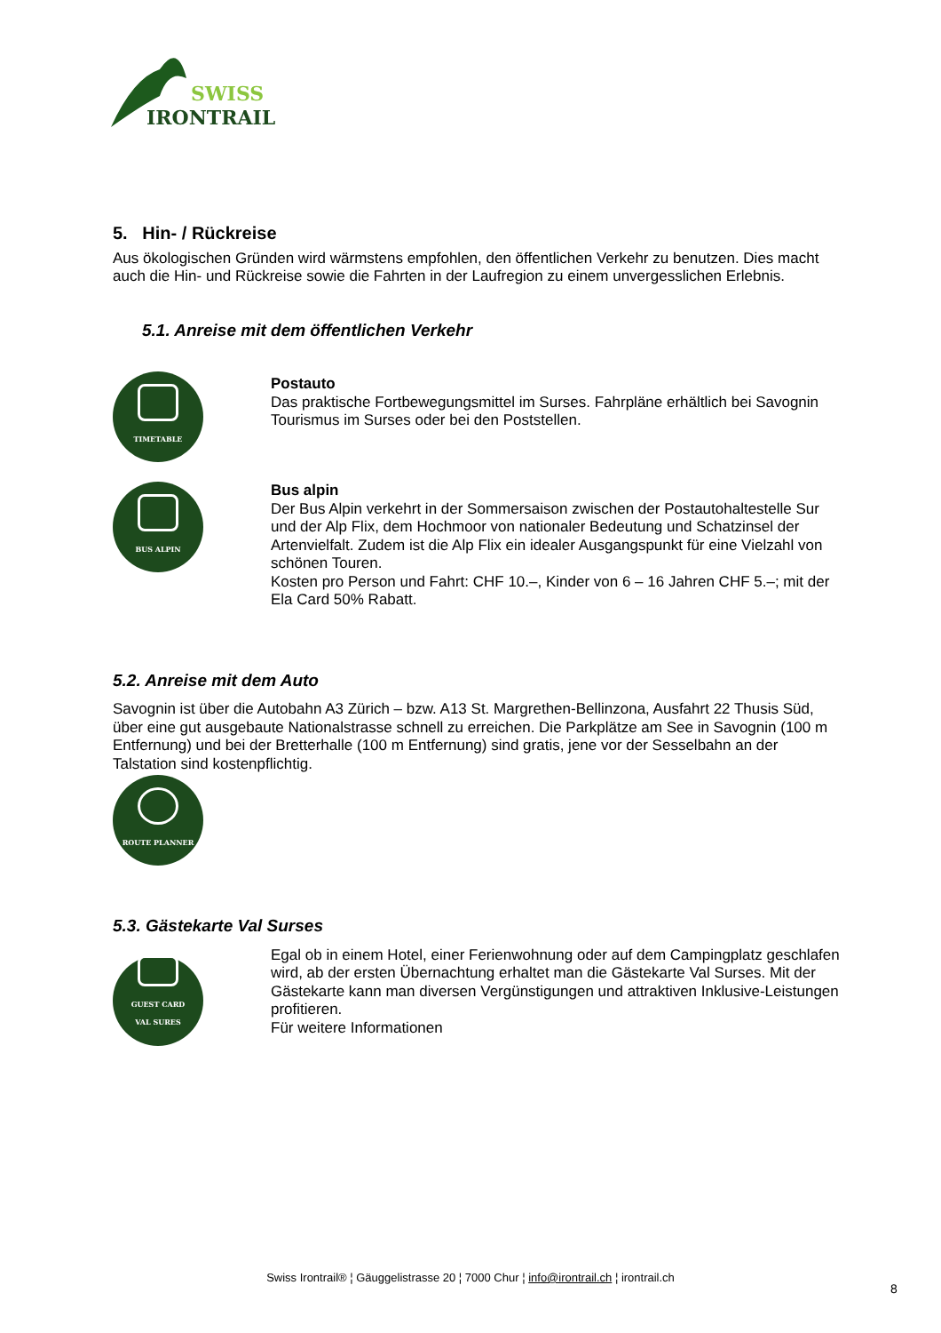SWISS
IRONTRAIL
5. Hin- / Rückreise
Aus ökologischen Gründen wird wärmstens empfohlen, den öffentlichen Verkehr zu benutzen. Dies macht auch die Hin- und Rückreise sowie die Fahrten in der Laufregion zu einem unvergesslichen Erlebnis.
5.1. Anreise mit dem öffentlichen Verkehr
TIMETABLE
Postauto
Das praktische Fortbewegungsmittel im Surses. Fahrpläne erhältlich bei Savognin Tourismus im Surses oder bei den Poststellen.
BUS ALPIN
Bus alpin
Der Bus Alpin verkehrt in der Sommersaison zwischen der Postautohaltestelle Sur und der Alp Flix, dem Hochmoor von nationaler Bedeutung und Schatzinsel der Artenvielfalt. Zudem ist die Alp Flix ein idealer Ausgangspunkt für eine Vielzahl von schönen Touren.
Kosten pro Person und Fahrt: CHF 10.–, Kinder von 6 – 16 Jahren CHF 5.–; mit der Ela Card 50% Rabatt.
5.2. Anreise mit dem Auto
Savognin ist über die Autobahn A3 Zürich – bzw. A13 St. Margrethen-Bellinzona, Ausfahrt 22 Thusis Süd, über eine gut ausgebaute Nationalstrasse schnell zu erreichen. Die Parkplätze am See in Savognin (100 m Entfernung) und bei der Bretterhalle (100 m Entfernung) sind gratis, jene vor der Sesselbahn an der Talstation sind kostenpflichtig.
ROUTE PLANNER
5.3. Gästekarte Val Surses
GUEST CARD
VAL SURES
Egal ob in einem Hotel, einer Ferienwohnung oder auf dem Campingplatz geschlafen wird, ab der ersten Übernachtung erhaltet man die Gästekarte Val Surses. Mit der Gästekarte kann man diversen Vergünstigungen und attraktiven Inklusive-Leistungen profitieren.
Für weitere Informationen
Swiss Irontrail® ¦ Gäuggelistrasse 20 ¦ 7000 Chur ¦ info@irontrail.ch ¦ irontrail.ch
8